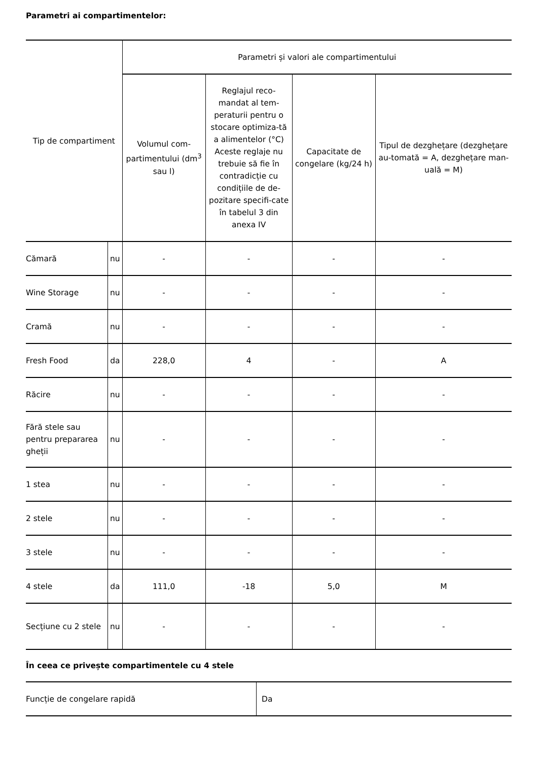Parametri ai compartimentelor:
| Tip de compartiment | | Parametri și valori ale compartimentului | | | |
| --- | --- | --- | --- | --- | --- |
| | | Volumul com-partimentului (dm<sup>3</sup> sau l) | Reglajul reco-mandat al tem-peraturii pentru o stocare optimiza-tă a alimentelor (°C) Aceste reglaje nu trebuie să fie în contradicție cu condițiile de de-pozitare specifi-cate în tabelul 3 din anexa IV | Capacitate de congelare (kg/24 h) | Tipul de dezghețare (dezghețare au-tomată = A, dezghețare man-uală = M) |
| Cămară | nu | - | - | - | - |
| Wine Storage | nu | - | - | - | - |
| Cramă | nu | - | - | - | - |
| Fresh Food | da | 228,0 | 4 | - | A |
| Răcire | nu | - | - | - | - |
| Fără stele sau pentru prepararea gheții | nu | - | - | - | - |
| 1 stea | nu | - | - | - | - |
| 2 stele | nu | - | - | - | - |
| 3 stele | nu | - | - | - | - |
| 4 stele | da | 111,0 | -18 | 5,0 | M |
| Secțiune cu 2 stele | nu | - | - | - | - |
În ceea ce privește compartimentele cu 4 stele
| Funcție de congelare rapidă | Da |